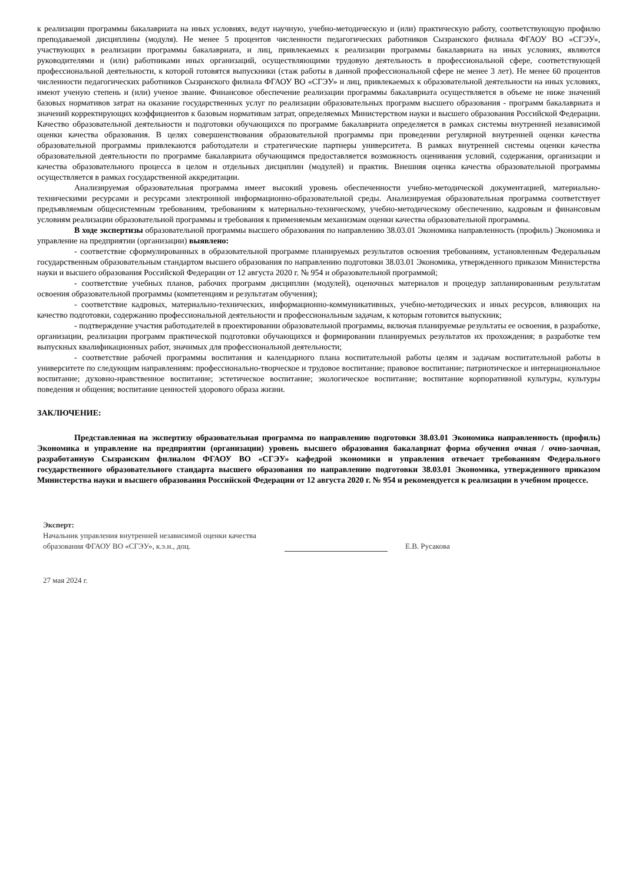к реализации программы бакалавриата на иных условиях, ведут научную, учебно-методическую и (или) практическую работу, соответствующую профилю преподаваемой дисциплины (модуля). Не менее 5 процентов численности педагогических работников Сызранского филиала ФГАОУ ВО «СГЭУ», участвующих в реализации программы бакалавриата, и лиц, привлекаемых к реализации программы бакалавриата на иных условиях, являются руководителями и (или) работниками иных организаций, осуществляющими трудовую деятельность в профессиональной сфере, соответствующей профессиональной деятельности, к которой готовятся выпускники (стаж работы в данной профессиональной сфере не менее 3 лет). Не менее 60 процентов численности педагогических работников Сызранского филиала ФГАОУ ВО «СГЭУ» и лиц, привлекаемых к образовательной деятельности на иных условиях, имеют ученую степень и (или) ученое звание. Финансовое обеспечение реализации программы бакалавриата осуществляется в объеме не ниже значений базовых нормативов затрат на оказание государственных услуг по реализации образовательных программ высшего образования - программ бакалавриата и значений корректирующих коэффициентов к базовым нормативам затрат, определяемых Министерством науки и высшего образования Российской Федерации. Качество образовательной деятельности и подготовки обучающихся по программе бакалавриата определяется в рамках системы внутренней независимой оценки качества образования. В целях совершенствования образовательной программы при проведении регулярной внутренней оценки качества образовательной программы привлекаются работодатели и стратегические партнеры университета. В рамках внутренней системы оценки качества образовательной деятельности по программе бакалавриата обучающимся предоставляется возможность оценивания условий, содержания, организации и качества образовательного процесса в целом и отдельных дисциплин (модулей) и практик. Внешняя оценка качества образовательной программы осуществляется в рамках государственной аккредитации.
Анализируемая образовательная программа имеет высокий уровень обеспеченности учебно-методической документацией, материально-техническими ресурсами и ресурсами электронной информационно-образовательной среды. Анализируемая образовательная программа соответствует предъявляемым общесистемным требованиям, требованиям к материально-техническому, учебно-методическому обеспечению, кадровым и финансовым условиям реализации образовательной программы и требования к применяемым механизмам оценки качества образовательной программы.
В ходе экспертизы образовательной программы высшего образования по направлению 38.03.01 Экономика направленность (профиль) Экономика и управление на предприятии (организации) выявлено:
- соответствие сформулированных в образовательной программе планируемых результатов освоения требованиям, установленным Федеральным государственным образовательным стандартом высшего образования по направлению подготовки 38.03.01 Экономика, утвержденного приказом Министерства науки и высшего образования Российской Федерации от 12 августа 2020 г. № 954 и образовательной программой;
- соответствие учебных планов, рабочих программ дисциплин (модулей), оценочных материалов и процедур запланированным результатам освоения образовательной программы (компетенциям и результатам обучения);
- соответствие кадровых, материально-технических, информационно-коммуникативных, учебно-методических и иных ресурсов, влияющих на качество подготовки, содержанию профессиональной деятельности и профессиональным задачам, к которым готовится выпускник;
- подтверждение участия работодателей в проектировании образовательной программы, включая планируемые результаты ее освоения, в разработке, организации, реализации программ практической подготовки обучающихся и формировании планируемых результатов их прохождения; в разработке тем выпускных квалификационных работ, значимых для профессиональной деятельности;
- соответствие рабочей программы воспитания и календарного плана воспитательной работы целям и задачам воспитательной работы в университете по следующим направлениям: профессионально-творческое и трудовое воспитание; правовое воспитание; патриотическое и интернациональное воспитание; духовно-нравственное воспитание; эстетическое воспитание; экологическое воспитание; воспитание корпоративной культуры, культуры поведения и общения; воспитание ценностей здорового образа жизни.
ЗАКЛЮЧЕНИЕ:
Представленная на экспертизу образовательная программа по направлению подготовки 38.03.01 Экономика направленность (профиль) Экономика и управление на предприятии (организации) уровень высшего образования бакалавриат форма обучения очная / очно-заочная, разработанную Сызранским филиалом ФГАОУ ВО «СГЭУ» кафедрой экономики и управления отвечает требованиям Федерального государственного образовательного стандарта высшего образования по направлению подготовки 38.03.01 Экономика, утвержденного приказом Министерства науки и высшего образования Российской Федерации от 12 августа 2020 г. № 954 и рекомендуется к реализации в учебном процессе.
Эксперт:
Начальник управления внутренней независимой оценки качества образования ФГАОУ ВО «СГЭУ», к.э.н., доц.
Е.В. Русакова
27 мая 2024 г.